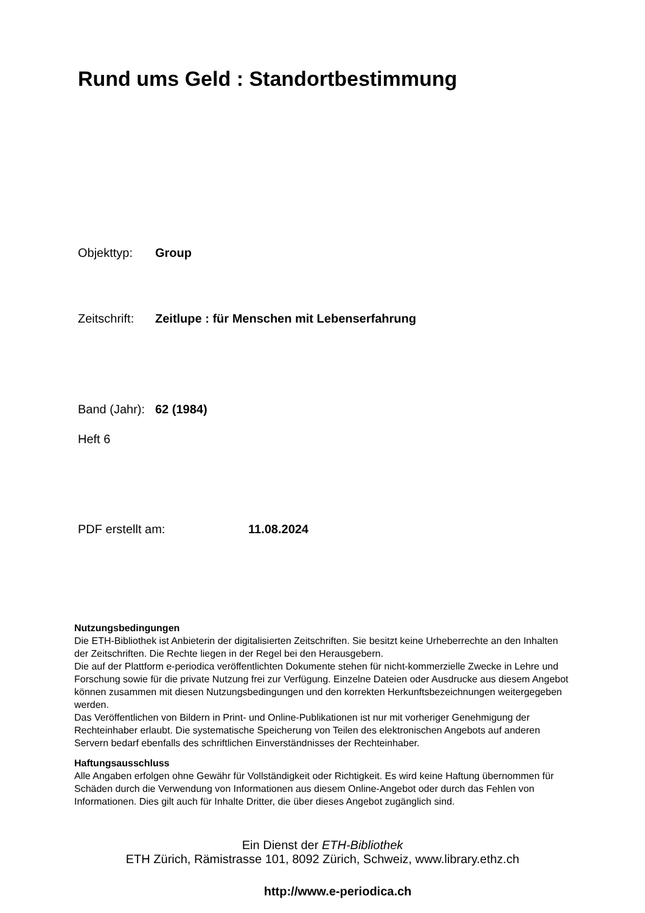Rund ums Geld : Standortbestimmung
Objekttyp: Group
Zeitschrift: Zeitlupe : für Menschen mit Lebenserfahrung
Band (Jahr): 62 (1984)
Heft 6
PDF erstellt am: 11.08.2024
Nutzungsbedingungen
Die ETH-Bibliothek ist Anbieterin der digitalisierten Zeitschriften. Sie besitzt keine Urheberrechte an den Inhalten der Zeitschriften. Die Rechte liegen in der Regel bei den Herausgebern.
Die auf der Plattform e-periodica veröffentlichten Dokumente stehen für nicht-kommerzielle Zwecke in Lehre und Forschung sowie für die private Nutzung frei zur Verfügung. Einzelne Dateien oder Ausdrucke aus diesem Angebot können zusammen mit diesen Nutzungsbedingungen und den korrekten Herkunftsbezeichnungen weitergegeben werden.
Das Veröffentlichen von Bildern in Print- und Online-Publikationen ist nur mit vorheriger Genehmigung der Rechteinhaber erlaubt. Die systematische Speicherung von Teilen des elektronischen Angebots auf anderen Servern bedarf ebenfalls des schriftlichen Einverständnisses der Rechteinhaber.
Haftungsausschluss
Alle Angaben erfolgen ohne Gewähr für Vollständigkeit oder Richtigkeit. Es wird keine Haftung übernommen für Schäden durch die Verwendung von Informationen aus diesem Online-Angebot oder durch das Fehlen von Informationen. Dies gilt auch für Inhalte Dritter, die über dieses Angebot zugänglich sind.
Ein Dienst der ETH-Bibliothek
ETH Zürich, Rämistrasse 101, 8092 Zürich, Schweiz, www.library.ethz.ch
http://www.e-periodica.ch